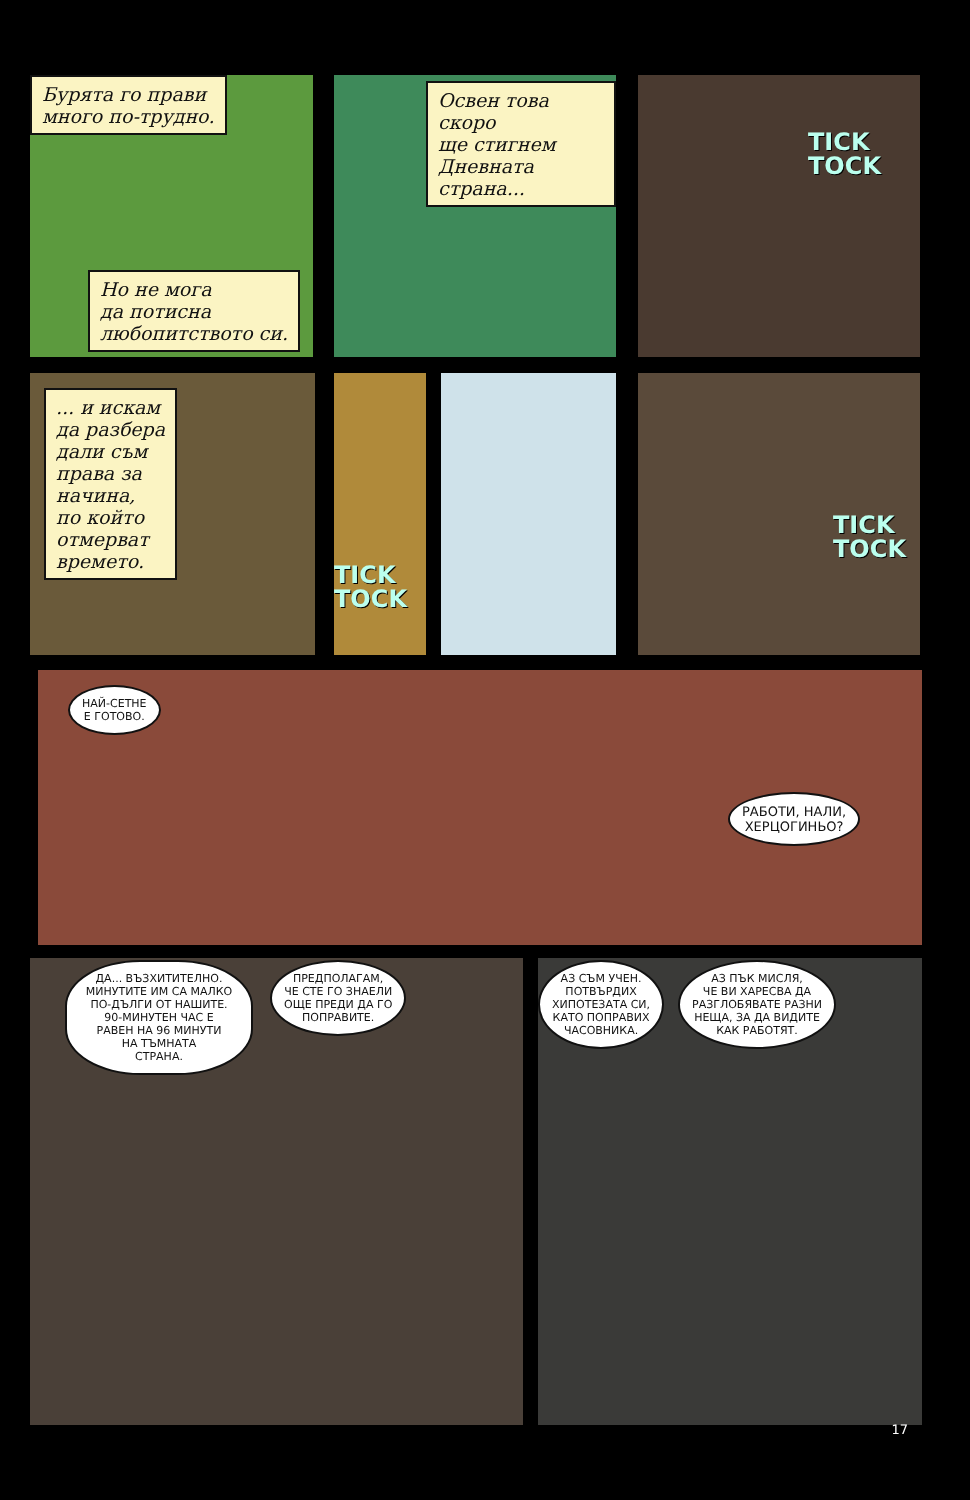Бурята го прави
много по-трудно.
Но не мога
да потисна
любопитството си.
Освен това скоро
ще стигнем
Дневната
страна...
TICK
TOCK
... и искам
да разбера
дали съм
права за
начина,
по който
отмерват
времето.
TICK
TOCK
TICK
TOCK
НАЙ-СЕТНЕ
Е ГОТОВО.
РАБОТИ, НАЛИ,
ХЕРЦОГИНЬО?
ДА... ВЪЗХИТИТЕЛНО.
МИНУТИТЕ ИМ СА МАЛКО
ПО-ДЪЛГИ ОТ НАШИТЕ.
90-МИНУТЕН ЧАС Е
РАВЕН НА 96 МИНУТИ
НА ТЪМНАТА
СТРАНА.
ПРЕДПОЛАГАМ,
ЧЕ СТЕ ГО ЗНАЕЛИ
ОЩЕ ПРЕДИ ДА ГО
ПОПРАВИТЕ.
АЗ СЪМ УЧЕН.
ПОТВЪРДИХ
ХИПОТЕЗАТА СИ,
КАТО ПОПРАВИХ
ЧАСОВНИКА.
АЗ ПЪК МИСЛЯ,
ЧЕ ВИ ХАРЕСВА ДА
РАЗГЛОБЯВАТЕ РАЗНИ
НЕЩА, ЗА ДА ВИДИТЕ
КАК РАБОТЯТ.
17